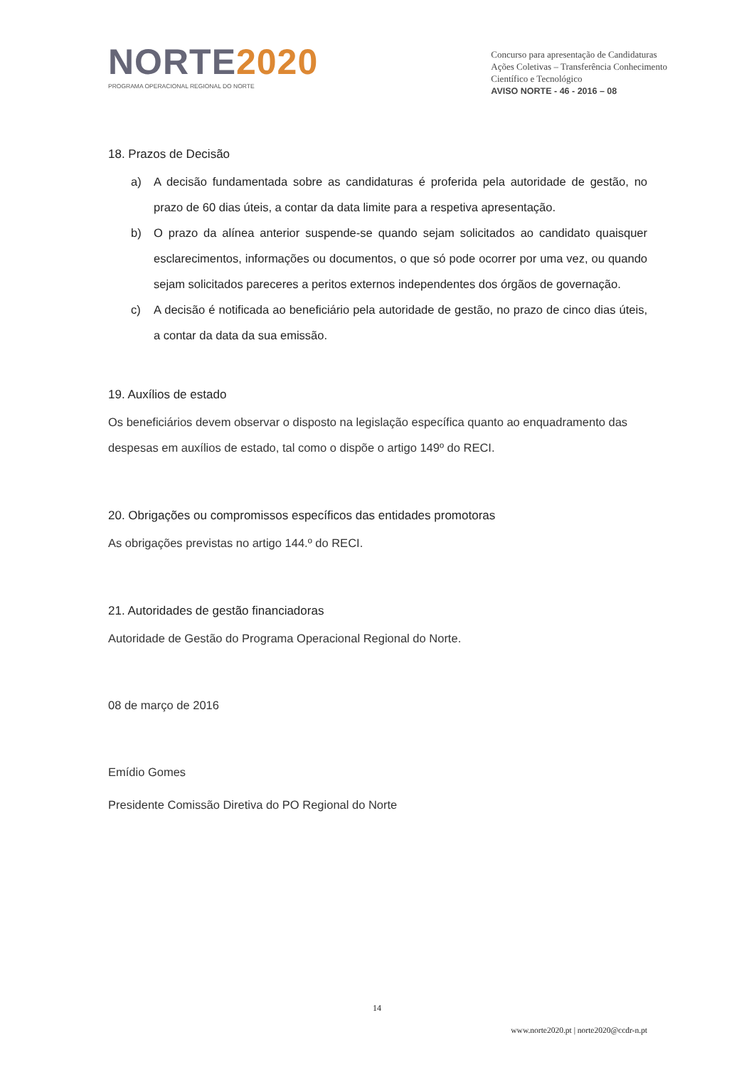NORTE2020
PROGRAMA OPERACIONAL REGIONAL DO NORTE
Concurso para apresentação de Candidaturas
Ações Coletivas – Transferência Conhecimento
Científico e Tecnológico
AVISO NORTE - 46 - 2016 – 08
18. Prazos de Decisão
a) A decisão fundamentada sobre as candidaturas é proferida pela autoridade de gestão, no prazo de 60 dias úteis, a contar da data limite para a respetiva apresentação.
b) O prazo da alínea anterior suspende-se quando sejam solicitados ao candidato quaisquer esclarecimentos, informações ou documentos, o que só pode ocorrer por uma vez, ou quando sejam solicitados pareceres a peritos externos independentes dos órgãos de governação.
c) A decisão é notificada ao beneficiário pela autoridade de gestão, no prazo de cinco dias úteis, a contar da data da sua emissão.
19. Auxílios de estado
Os beneficiários devem observar o disposto na legislação específica quanto ao enquadramento das despesas em auxílios de estado, tal como o dispõe o artigo 149º do RECI.
20. Obrigações ou compromissos específicos das entidades promotoras
As obrigações previstas no artigo 144.º do RECI.
21. Autoridades de gestão financiadoras
Autoridade de Gestão do Programa Operacional Regional do Norte.
08 de março de 2016
Emídio Gomes
Presidente Comissão Diretiva do PO Regional do Norte
14
www.norte2020.pt | norte2020@ccdr-n.pt